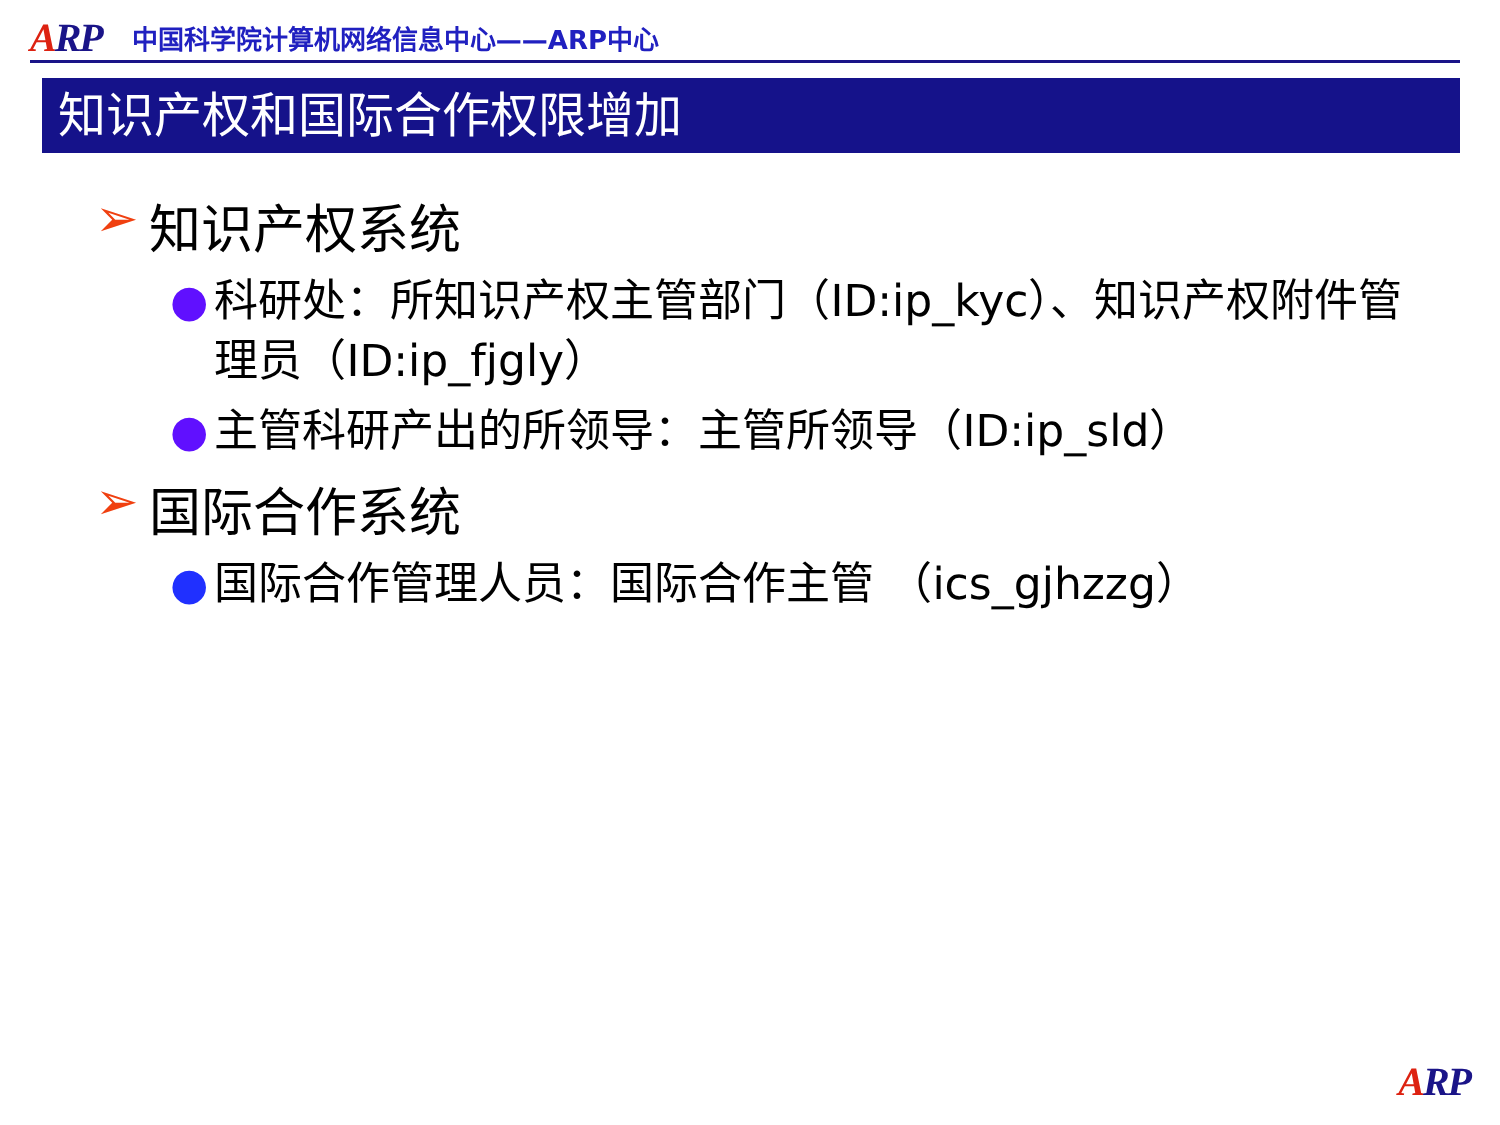ARP
中国科学院计算机网络信息中心——ARP中心
知识产权和国际合作权限增加
➢ 知识产权系统
● 科研处：所知识产权主管部门（ID:ip_kyc）、知识产权附件管理员（ID:ip_fjgly）
● 主管科研产出的所领导：主管所领导（ID:ip_sld）
➢ 国际合作系统
● 国际合作管理人员：国际合作主管 （ics_gjhzzg）
ARP